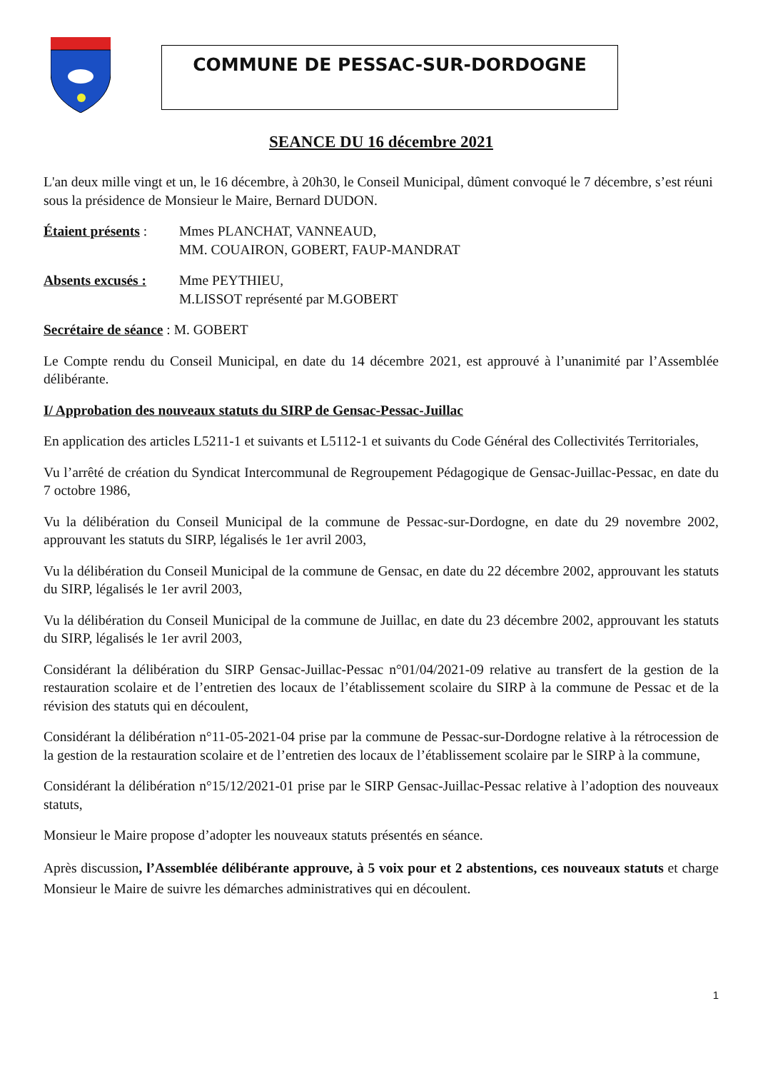COMMUNE DE PESSAC-SUR-DORDOGNE
SEANCE DU 16 décembre 2021
L'an deux mille vingt et un, le 16 décembre, à 20h30, le Conseil Municipal, dûment convoqué le 7 décembre, s’est réuni sous la présidence de Monsieur le Maire, Bernard DUDON.
Étaient présents :
Mmes PLANCHAT, VANNEAUD,
MM. COUAIRON, GOBERT, FAUP-MANDRAT
Absents excusés :
Mme PEYTHIEU,
M.LISSOT représenté par M.GOBERT
Secrétaire de séance : M. GOBERT
Le Compte rendu du Conseil Municipal, en date du 14 décembre 2021, est approuvé à l’unanimité par l’Assemblée délibérante.
I/ Approbation des nouveaux statuts du SIRP de Gensac-Pessac-Juillac
En application des articles L5211-1 et suivants et L5112-1 et suivants du Code Général des Collectivités Territoriales,
Vu l’arrêté de création du Syndicat Intercommunal de Regroupement Pédagogique de Gensac-Juillac-Pessac, en date du 7 octobre 1986,
Vu la délibération du Conseil Municipal de la commune de Pessac-sur-Dordogne, en date du 29 novembre 2002, approuvant les statuts du SIRP, légalisés le 1er avril 2003,
Vu la délibération du Conseil Municipal de la commune de Gensac, en date du 22 décembre 2002, approuvant les statuts du SIRP, légalisés le 1er avril 2003,
Vu la délibération du Conseil Municipal de la commune de Juillac, en date du 23 décembre 2002, approuvant les statuts du SIRP, légalisés le 1er avril 2003,
Considérant la délibération du SIRP Gensac-Juillac-Pessac n°01/04/2021-09 relative au transfert de la gestion de la restauration scolaire et de l’entretien des locaux de l’établissement scolaire du SIRP à la commune de Pessac et de la révision des statuts qui en découlent,
Considérant la délibération n°11-05-2021-04 prise par la commune de Pessac-sur-Dordogne relative à la rétrocession de la gestion de la restauration scolaire et de l’entretien des locaux de l’établissement scolaire par le SIRP à la commune,
Considérant la délibération n°15/12/2021-01 prise par le SIRP Gensac-Juillac-Pessac relative à l’adoption des nouveaux statuts,
Monsieur le Maire propose d’adopter les nouveaux statuts présentés en séance.
Après discussion, l’Assemblée délibérante approuve, à 5 voix pour et 2 abstentions, ces nouveaux statuts et charge Monsieur le Maire de suivre les démarches administratives qui en découlent.
1